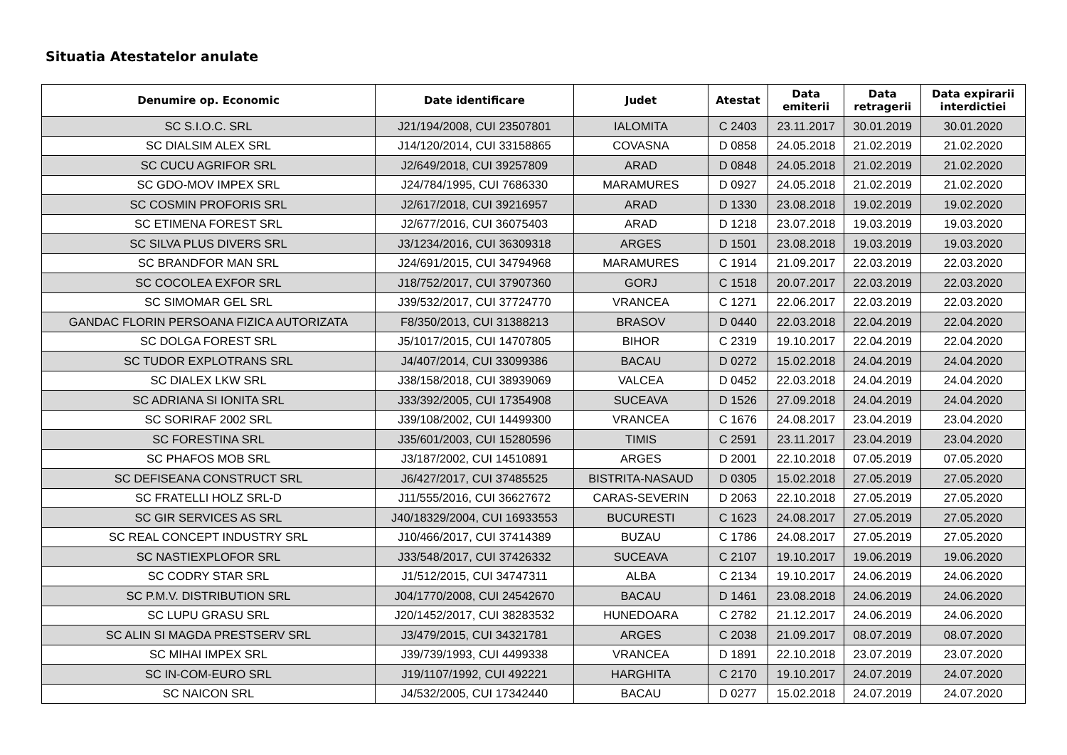Situatia Atestatelor anulate
| Denumire op. Economic | Date identificare | Judet | Atestat | Data emiterii | Data retragerii | Data expirarii interdictiei |
| --- | --- | --- | --- | --- | --- | --- |
| SC S.I.O.C. SRL | J21/194/2008, CUI 23507801 | IALOMITA | C 2403 | 23.11.2017 | 30.01.2019 | 30.01.2020 |
| SC DIALSIM ALEX SRL | J14/120/2014, CUI 33158865 | COVASNA | D 0858 | 24.05.2018 | 21.02.2019 | 21.02.2020 |
| SC CUCU AGRIFOR SRL | J2/649/2018, CUI 39257809 | ARAD | D 0848 | 24.05.2018 | 21.02.2019 | 21.02.2020 |
| SC GDO-MOV IMPEX SRL | J24/784/1995, CUI 7686330 | MARAMURES | D 0927 | 24.05.2018 | 21.02.2019 | 21.02.2020 |
| SC COSMIN PROFORIS SRL | J2/617/2018, CUI 39216957 | ARAD | D 1330 | 23.08.2018 | 19.02.2019 | 19.02.2020 |
| SC ETIMENA FOREST SRL | J2/677/2016, CUI 36075403 | ARAD | D 1218 | 23.07.2018 | 19.03.2019 | 19.03.2020 |
| SC SILVA PLUS DIVERS SRL | J3/1234/2016, CUI 36309318 | ARGES | D 1501 | 23.08.2018 | 19.03.2019 | 19.03.2020 |
| SC BRANDFOR MAN SRL | J24/691/2015, CUI 34794968 | MARAMURES | C 1914 | 21.09.2017 | 22.03.2019 | 22.03.2020 |
| SC COCOLEA EXFOR SRL | J18/752/2017, CUI 37907360 | GORJ | C 1518 | 20.07.2017 | 22.03.2019 | 22.03.2020 |
| SC SIMOMAR GEL SRL | J39/532/2017, CUI 37724770 | VRANCEA | C 1271 | 22.06.2017 | 22.03.2019 | 22.03.2020 |
| GANDAC FLORIN PERSOANA FIZICA AUTORIZATA | F8/350/2013, CUI 31388213 | BRASOV | D 0440 | 22.03.2018 | 22.04.2019 | 22.04.2020 |
| SC DOLGA FOREST SRL | J5/1017/2015, CUI 14707805 | BIHOR | C 2319 | 19.10.2017 | 22.04.2019 | 22.04.2020 |
| SC TUDOR EXPLOTRANS SRL | J4/407/2014, CUI 33099386 | BACAU | D 0272 | 15.02.2018 | 24.04.2019 | 24.04.2020 |
| SC DIALEX LKW SRL | J38/158/2018, CUI 38939069 | VALCEA | D 0452 | 22.03.2018 | 24.04.2019 | 24.04.2020 |
| SC ADRIANA SI IONITA SRL | J33/392/2005, CUI 17354908 | SUCEAVA | D 1526 | 27.09.2018 | 24.04.2019 | 24.04.2020 |
| SC SORIRAF 2002 SRL | J39/108/2002, CUI 14499300 | VRANCEA | C 1676 | 24.08.2017 | 23.04.2019 | 23.04.2020 |
| SC FORESTINA SRL | J35/601/2003, CUI 15280596 | TIMIS | C 2591 | 23.11.2017 | 23.04.2019 | 23.04.2020 |
| SC PHAFOS MOB SRL | J3/187/2002, CUI 14510891 | ARGES | D 2001 | 22.10.2018 | 07.05.2019 | 07.05.2020 |
| SC DEFISEANA CONSTRUCT SRL | J6/427/2017, CUI 37485525 | BISTRITA-NASAUD | D 0305 | 15.02.2018 | 27.05.2019 | 27.05.2020 |
| SC FRATELLI HOLZ SRL-D | J11/555/2016, CUI 36627672 | CARAS-SEVERIN | D 2063 | 22.10.2018 | 27.05.2019 | 27.05.2020 |
| SC GIR SERVICES AS SRL | J40/18329/2004, CUI 16933553 | BUCURESTI | C 1623 | 24.08.2017 | 27.05.2019 | 27.05.2020 |
| SC REAL CONCEPT INDUSTRY SRL | J10/466/2017, CUI 37414389 | BUZAU | C 1786 | 24.08.2017 | 27.05.2019 | 27.05.2020 |
| SC NASTIEXPLOFOR SRL | J33/548/2017, CUI 37426332 | SUCEAVA | C 2107 | 19.10.2017 | 19.06.2019 | 19.06.2020 |
| SC CODRY STAR SRL | J1/512/2015, CUI 34747311 | ALBA | C 2134 | 19.10.2017 | 24.06.2019 | 24.06.2020 |
| SC P.M.V. DISTRIBUTION SRL | J04/1770/2008, CUI 24542670 | BACAU | D 1461 | 23.08.2018 | 24.06.2019 | 24.06.2020 |
| SC LUPU GRASU SRL | J20/1452/2017, CUI 38283532 | HUNEDOARA | C 2782 | 21.12.2017 | 24.06.2019 | 24.06.2020 |
| SC ALIN SI MAGDA PRESTSERV SRL | J3/479/2015, CUI 34321781 | ARGES | C 2038 | 21.09.2017 | 08.07.2019 | 08.07.2020 |
| SC MIHAI IMPEX SRL | J39/739/1993, CUI 4499338 | VRANCEA | D 1891 | 22.10.2018 | 23.07.2019 | 23.07.2020 |
| SC IN-COM-EURO SRL | J19/1107/1992, CUI 492221 | HARGHITA | C 2170 | 19.10.2017 | 24.07.2019 | 24.07.2020 |
| SC NAICON SRL | J4/532/2005, CUI 17342440 | BACAU | D 0277 | 15.02.2018 | 24.07.2019 | 24.07.2020 |